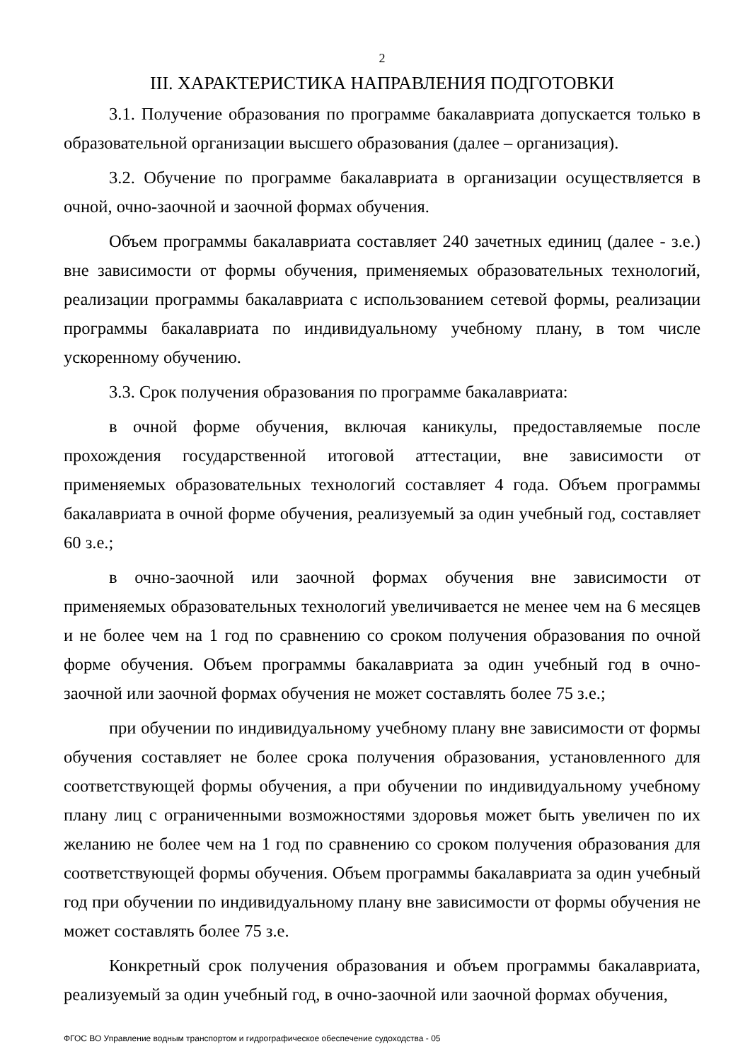2
III. ХАРАКТЕРИСТИКА НАПРАВЛЕНИЯ ПОДГОТОВКИ
3.1. Получение образования по программе бакалавриата допускается только в образовательной организации высшего образования (далее – организация).
3.2. Обучение по программе бакалавриата в организации осуществляется в очной, очно-заочной и заочной формах обучения.
Объем программы бакалавриата составляет 240 зачетных единиц (далее - з.е.) вне зависимости от формы обучения, применяемых образовательных технологий, реализации программы бакалавриата с использованием сетевой формы, реализации программы бакалавриата по индивидуальному учебному плану, в том числе ускоренному обучению.
3.3. Срок получения образования по программе бакалавриата:
в очной форме обучения, включая каникулы, предоставляемые после прохождения государственной итоговой аттестации, вне зависимости от применяемых образовательных технологий составляет 4 года. Объем программы бакалавриата в очной форме обучения, реализуемый за один учебный год, составляет 60 з.е.;
в очно-заочной или заочной формах обучения вне зависимости от применяемых образовательных технологий увеличивается не менее чем на 6 месяцев и не более чем на 1 год по сравнению со сроком получения образования по очной форме обучения. Объем программы бакалавриата за один учебный год в очно-заочной или заочной формах обучения не может составлять более 75 з.е.;
при обучении по индивидуальному учебному плану вне зависимости от формы обучения составляет не более срока получения образования, установленного для соответствующей формы обучения, а при обучении по индивидуальному учебному плану лиц с ограниченными возможностями здоровья может быть увеличен по их желанию не более чем на 1 год по сравнению со сроком получения образования для соответствующей формы обучения. Объем программы бакалавриата за один учебный год при обучении по индивидуальному плану вне зависимости от формы обучения не может составлять более 75 з.е.
Конкретный срок получения образования и объем программы бакалавриата, реализуемый за один учебный год, в очно-заочной или заочной формах обучения,
ФГОС ВО Управление водным транспортом и гидрографическое обеспечение судоходства - 05